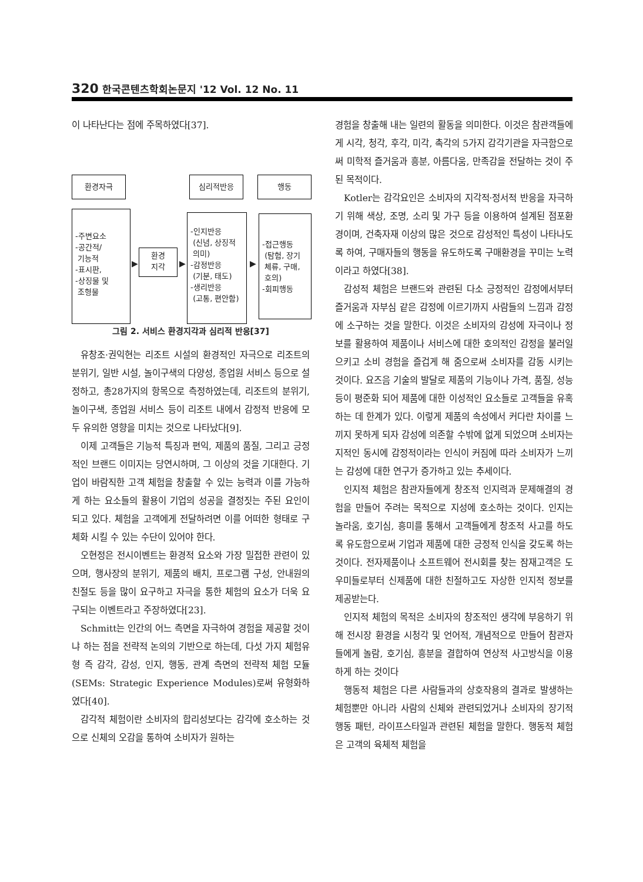320 한국콘텐츠학회논문지 '12 Vol. 12 No. 11
이 나타난다는 점에 주목하였다[37].
환경자극 심리적반응 행동
-주변요소
-공간적/
기능적
-표시판,
-상징물 및
조형물
▶
환경
지각
▶
-인지반응
(신념, 상징적
의미)
-감정반응
(기분, 태도)
-생리반응
(고통, 편안함)
▶
-접근행동
(탐험, 장기
체류, 구매,
호의)
-회피행동
그림 2. 서비스 환경지각과 심리적 반응[37]
유창조·권익현는 리조트 시설의 환경적인 자극으로 리조트의 분위기, 일반 시설, 놀이구색의 다양성, 종업원 서비스 등으로 설정하고, 총28가지의 항목으로 측정하였는데, 리조트의 분위기, 놀이구색, 종업원 서비스 등이 리조트 내에서 감정적 반응에 모두 유의한 영향을 미치는 것으로 나타났다[9].
이제 고객들은 기능적 특징과 편익, 제품의 품질, 그리고 긍정적인 브랜드 이미지는 당연시하며, 그 이상의 것을 기대한다. 기업이 바람직한 고객 체험을 창출할 수 있는 능력과 이를 가능하게 하는 요소들의 활용이 기업의 성공을 결정짓는 주된 요인이 되고 있다. 체험을 고객에게 전달하려면 이를 어떠한 형태로 구체화 시킬 수 있는 수단이 있어야 한다.
오현정은 전시이벤트는 환경적 요소와 가장 밀접한 관련이 있으며, 행사장의 분위기, 제품의 배치, 프로그램 구성, 안내원의 친절도 등을 많이 요구하고 자극을 통한 체험의 요소가 더욱 요구되는 이벤트라고 주장하였다[23].
Schmitt는 인간의 어느 측면을 자극하여 경험을 제공할 것이냐 하는 점을 전략적 논의의 기반으로 하는데, 다섯 가지 체험유형 즉 감각, 감성, 인지, 행동, 관계 측면의 전략적 체험 모듈(SEMs: Strategic Experience Modules)로써 유형화하였다[40].
감각적 체험이란 소비자의 합리성보다는 감각에 호소하는 것으로 신체의 오감을 통하여 소비자가 원하는
경험을 창출해 내는 일련의 활동을 의미한다. 이것은 참관객들에게 시각, 청각, 후각, 미각, 촉각의 5가지 감각기관을 자극함으로써 미학적 즐거움과 흥분, 아름다움, 만족감을 전달하는 것이 주된 목적이다.
Kotler는 감각요인은 소비자의 지각적·정서적 반응을 자극하기 위해 색상, 조명, 소리 및 가구 등을 이용하여 설계된 점포환경이며, 건축자재 이상의 많은 것으로 감성적인 특성이 나타나도록 하여, 구매자들의 행동을 유도하도록 구매환경을 꾸미는 노력이라고 하였다[38].
감성적 체험은 브랜드와 관련된 다소 긍정적인 감정에서부터 즐거움과 자부심 같은 감정에 이르기까지 사람들의 느낌과 감정에 소구하는 것을 말한다. 이것은 소비자의 감성에 자극이나 정보를 활용하여 제품이나 서비스에 대한 호의적인 감정을 불러일으키고 소비 경험을 즐겁게 해 줌으로써 소비자를 감동 시키는 것이다. 요즈음 기술의 발달로 제품의 기능이나 가격, 품질, 성능 등이 평준화 되어 제품에 대한 이성적인 요소들로 고객들을 유혹하는 데 한계가 있다. 이렇게 제품의 속성에서 커다란 차이를 느끼지 못하게 되자 감성에 의존할 수밖에 없게 되었으며 소비자는 지적인 동시에 감정적이라는 인식이 커짐에 따라 소비자가 느끼는 감성에 대한 연구가 증가하고 있는 추세이다.
인지적 체험은 참관자들에게 창조적 인지력과 문제해결의 경험을 만들어 주려는 목적으로 지성에 호소하는 것이다. 인지는 놀라움, 호기심, 흥미를 통해서 고객들에게 창조적 사고를 하도록 유도함으로써 기업과 제품에 대한 긍정적 인식을 갖도록 하는 것이다. 전자제품이나 소프트웨어 전시회를 찾는 잠재고객은 도우미들로부터 신제품에 대한 친절하고도 자상한 인지적 정보를 제공받는다.
인지적 체험의 목적은 소비자의 창조적인 생각에 부응하기 위해 전시장 환경을 시청각 및 언어적, 개념적으로 만들어 참관자들에게 놀람, 호기심, 흥분을 결합하여 연상적 사고방식을 이용하게 하는 것이다
행동적 체험은 다른 사람들과의 상호작용의 결과로 발생하는 체험뿐만 아니라 사람의 신체와 관련되었거나 소비자의 장기적 행동 패턴, 라이프스타일과 관련된 체험을 말한다. 행동적 체험은 고객의 육체적 체험을